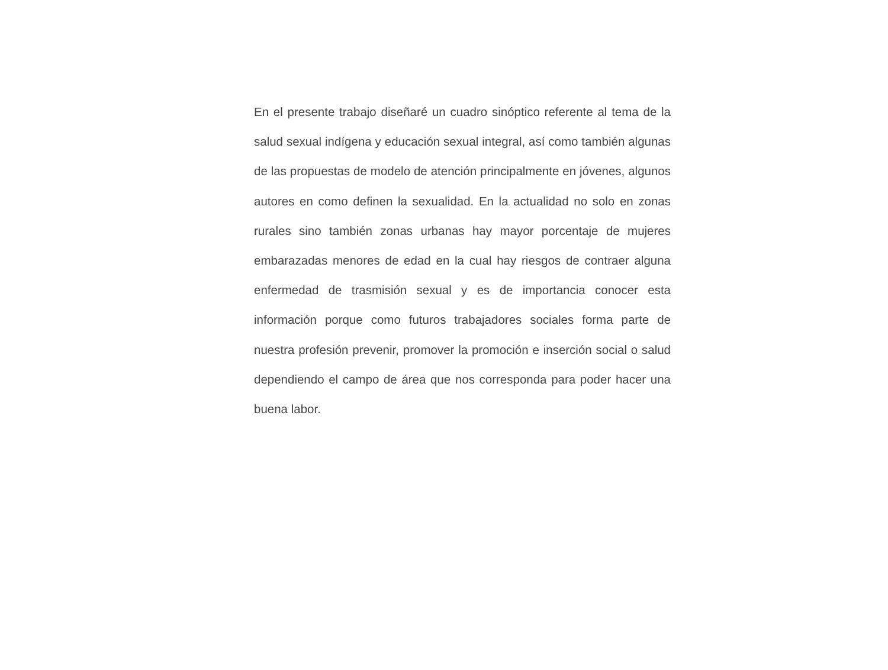En el presente trabajo diseñaré un cuadro sinóptico referente al tema de la salud sexual indígena y educación sexual integral, así como también algunas de las propuestas de modelo de atención principalmente en jóvenes, algunos autores en como definen la sexualidad. En la actualidad no solo en zonas rurales sino también zonas urbanas hay mayor porcentaje de mujeres embarazadas menores de edad en la cual hay riesgos de contraer alguna enfermedad de trasmisión sexual y es de importancia conocer esta información porque como futuros trabajadores sociales forma parte de nuestra profesión prevenir, promover la promoción e inserción social o salud dependiendo el campo de área que nos corresponda para poder hacer una buena labor.